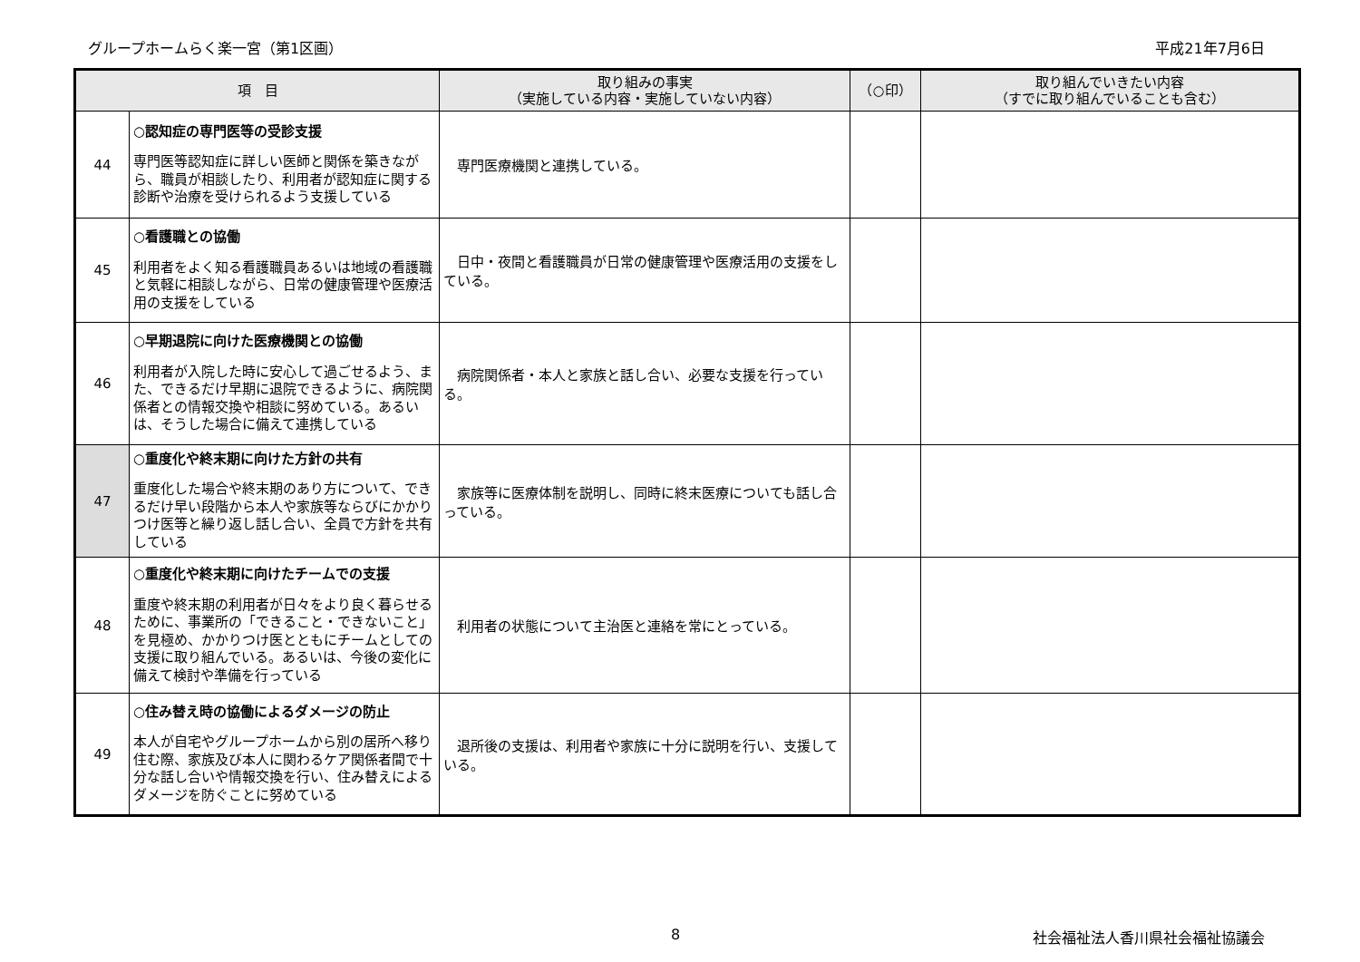グループホームらく楽一宮（第1区画） 平成21年7月6日
| 項 目 | | 取り組みの事実 （実施している内容・実施していない内容） | （○印） | 取り組んでいきたい内容 （すでに取り組んでいることも含む） |
| --- | --- | --- | --- | --- |
| 44 | ○認知症の専門医等の受診支援 専門医等認知症に詳しい医師と関係を築きながら、職員が相談したり、利用者が認知症に関する診断や治療を受けられるよう支援している | 専門医療機関と連携している。 | | |
| 45 | ○看護職との協働 利用者をよく知る看護職員あるいは地域の看護職と気軽に相談しながら、日常の健康管理や医療活用の支援をしている | 日中・夜間と看護職員が日常の健康管理や医療活用の支援をしている。 | | |
| 46 | ○早期退院に向けた医療機関との協働 利用者が入院した時に安心して過ごせるよう、また、できるだけ早期に退院できるように、病院関係者との情報交換や相談に努めている。あるいは、そうした場合に備えて連携している | 病院関係者・本人と家族と話し合い、必要な支援を行っている。 | | |
| 47 | ○重度化や終末期に向けた方針の共有 重度化した場合や終末期のあり方について、できるだけ早い段階から本人や家族等ならびにかかりつけ医等と繰り返し話し合い、全員で方針を共有している | 家族等に医療体制を説明し、同時に終末医療についても話し合っている。 | | |
| 48 | ○重度化や終末期に向けたチームでの支援 重度や終末期の利用者が日々をより良く暮らせるために、事業所の「できること・できないこと」を見極め、かかりつけ医とともにチームとしての支援に取り組んでいる。あるいは、今後の変化に備えて検討や準備を行っている | 利用者の状態について主治医と連絡を常にとっている。 | | |
| 49 | ○住み替え時の協働によるダメージの防止 本人が自宅やグループホームから別の居所へ移り住む際、家族及び本人に関わるケア関係者間で十分な話し合いや情報交換を行い、住み替えによるダメージを防ぐことに努めている | 退所後の支援は、利用者や家族に十分に説明を行い、支援している。 | | |
8 社会福祉法人香川県社会福祉協議会